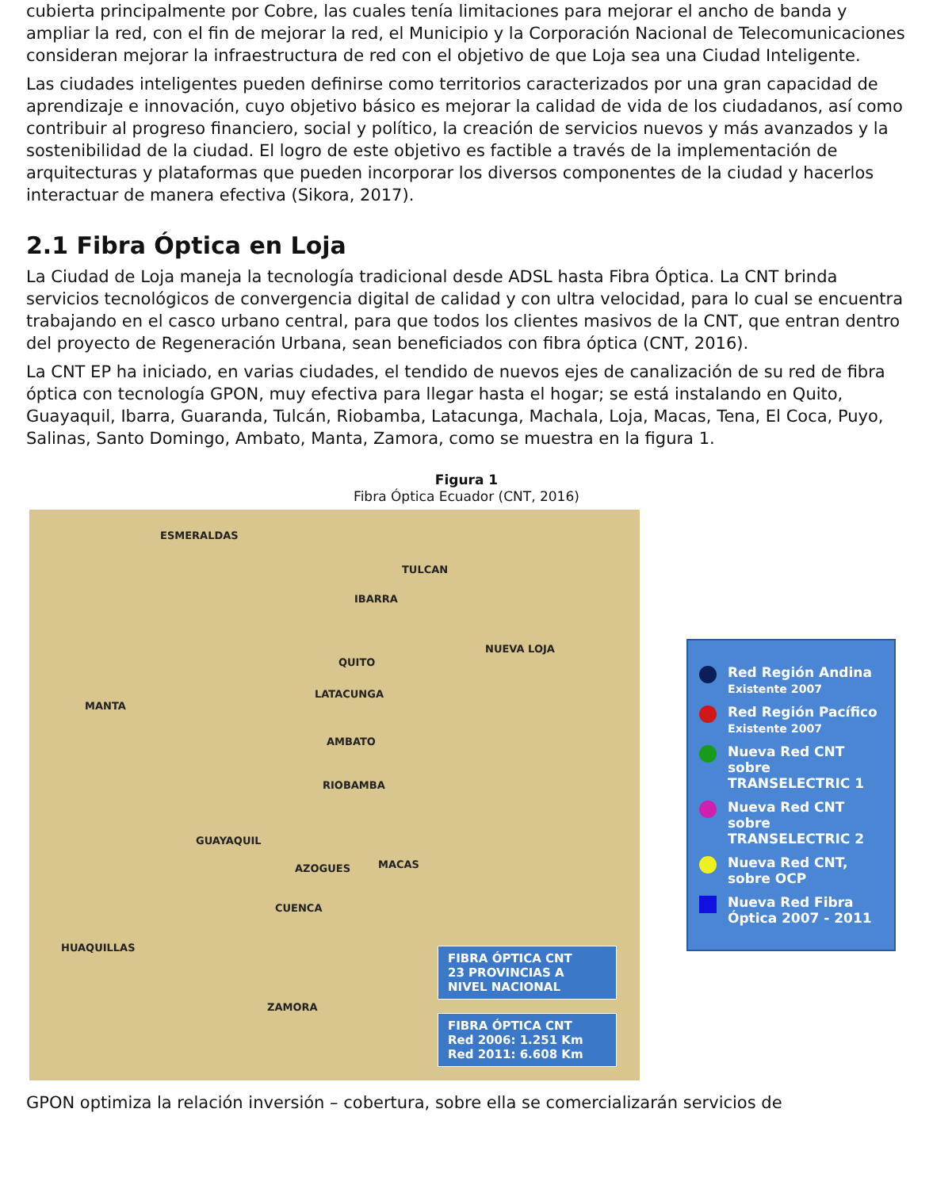cubierta principalmente por Cobre, las cuales tenía limitaciones para mejorar el ancho de banda y ampliar la red, con el fin de mejorar la red, el Municipio y la Corporación Nacional de Telecomunicaciones consideran mejorar la infraestructura de red con el objetivo de que Loja sea una Ciudad Inteligente.
Las ciudades inteligentes pueden definirse como territorios caracterizados por una gran capacidad de aprendizaje e innovación, cuyo objetivo básico es mejorar la calidad de vida de los ciudadanos, así como contribuir al progreso financiero, social y político, la creación de servicios nuevos y más avanzados y la sostenibilidad de la ciudad. El logro de este objetivo es factible a través de la implementación de arquitecturas y plataformas que pueden incorporar los diversos componentes de la ciudad y hacerlos interactuar de manera efectiva (Sikora, 2017).
2.1 Fibra Óptica en Loja
La Ciudad de Loja maneja la tecnología tradicional desde ADSL hasta Fibra Óptica. La CNT brinda servicios tecnológicos de convergencia digital de calidad y con ultra velocidad, para lo cual se encuentra trabajando en el casco urbano central, para que todos los clientes masivos de la CNT, que entran dentro del proyecto de Regeneración Urbana, sean beneficiados con fibra óptica (CNT, 2016).
La CNT EP ha iniciado, en varias ciudades, el tendido de nuevos ejes de canalización de su red de fibra óptica con tecnología GPON, muy efectiva para llegar hasta el hogar; se está instalando en Quito, Guayaquil, Ibarra, Guaranda, Tulcán, Riobamba, Latacunga, Machala, Loja, Macas, Tena, El Coca, Puyo, Salinas, Santo Domingo, Ambato, Manta, Zamora, como se muestra en la figura 1.
Figura 1
Fibra Óptica Ecuador (CNT, 2016)
ESMERALDAS
TULCAN
IBARRA
QUITO
NUEVA LOJA
MANTA
LATACUNGA
AMBATO
RIOBAMBA
GUAYAQUIL
AZOGUES
CUENCA
MACAS
HUAQUILLAS
ZAMORA
FIBRA ÓPTICA CNT
23 PROVINCIAS A NIVEL NACIONAL
FIBRA ÓPTICA CNT
Red 2006: 1.251 Km
Red 2011: 6.608 Km
Red Región Andina
Existente 2007
Red Región Pacífico
Existente 2007
Nueva Red CNT sobre TRANSELECTRIC 1
Nueva Red CNT sobre TRANSELECTRIC 2
Nueva Red CNT, sobre OCP
Nueva Red Fibra Óptica 2007 - 2011
GPON optimiza la relación inversión – cobertura, sobre ella se comercializarán servicios de